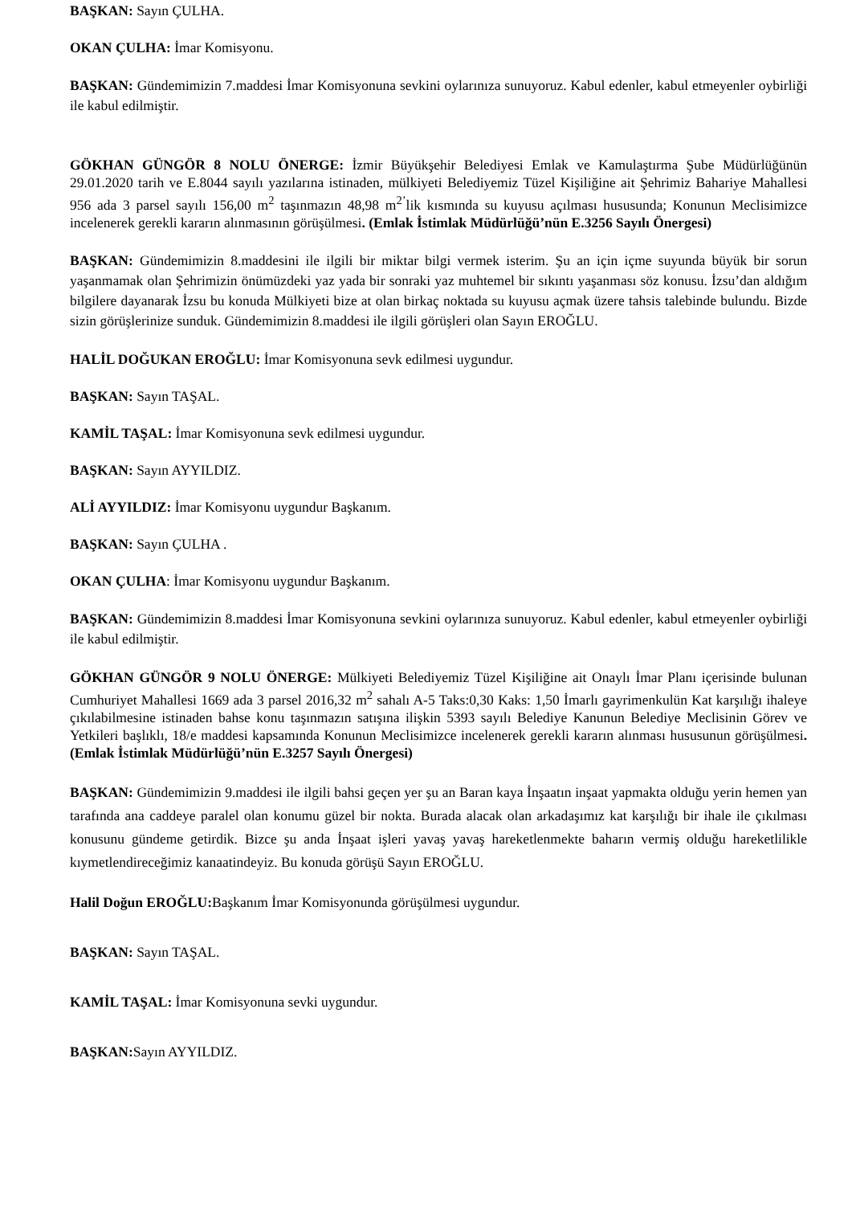BAŞKAN: Sayın ÇULHA.
OKAN ÇULHA: İmar Komisyonu.
BAŞKAN: Gündemimizin 7.maddesi İmar Komisyonuna sevkini oylarınıza sunuyoruz. Kabul edenler, kabul etmeyenler oybirliği ile kabul edilmiştir.
GÖKHAN GÜNGÖR 8 NOLU ÖNERGE: İzmir Büyükşehir Belediyesi Emlak ve Kamulaştırma Şube Müdürlüğünün 29.01.2020 tarih ve E.8044 sayılı yazılarına istinaden, mülkiyeti Belediyemiz Tüzel Kişiliğine ait Şehrimiz Bahariye Mahallesi 956 ada 3 parsel sayılı 156,00 m<sup>2</sup> taşınmazın 48,98 m<sup>2’</sup>lik kısmında su kuyusu açılması hususunda; Konunun Meclisimizce incelenerek gerekli kararın alınmasının görüşülmesi. (Emlak İstimlak Müdürlüğü’nün E.3256 Sayılı Önergesi)
BAŞKAN: Gündemimizin 8.maddesini ile ilgili bir miktar bilgi vermek isterim. Şu an için içme suyunda büyük bir sorun yaşanmamak olan Şehrimizin önümüzdeki yaz yada bir sonraki yaz muhtemel bir sıkıntı yaşanması söz konusu. İzsu’dan aldığım bilgilere dayanarak İzsu bu konuda Mülkiyeti bize at olan birkaç noktada su kuyusu açmak üzere tahsis talebinde bulundu. Bizde sizin görüşlerinize sunduk. Gündemimizin 8.maddesi ile ilgili görüşleri olan Sayın EROĞLU.
HALİL DOĞUKAN EROĞLU: İmar Komisyonuna sevk edilmesi uygundur.
BAŞKAN: Sayın TAŞAL.
KAMİL TAŞAL: İmar Komisyonuna sevk edilmesi uygundur.
BAŞKAN: Sayın AYYILDIZ.
ALİ AYYILDIZ: İmar Komisyonu uygundur Başkanım.
BAŞKAN: Sayın ÇULHA .
OKAN ÇULHA: İmar Komisyonu uygundur Başkanım.
BAŞKAN: Gündemimizin 8.maddesi İmar Komisyonuna sevkini oylarınıza sunuyoruz. Kabul edenler, kabul etmeyenler oybirliği ile kabul edilmiştir.
GÖKHAN GÜNGÖR 9 NOLU ÖNERGE: Mülkiyeti Belediyemiz Tüzel Kişiliğine ait Onaylı İmar Planı içerisinde bulunan Cumhuriyet Mahallesi 1669 ada 3 parsel 2016,32 m<sup>2</sup> sahalı A-5 Taks:0,30 Kaks: 1,50 İmarlı gayrimenkulün Kat karşılığı ihaleye çıkılabilmesine istinaden bahse konu taşınmazın satışına ilişkin 5393 sayılı Belediye Kanunun Belediye Meclisinin Görev ve Yetkileri başlıklı, 18/e maddesi kapsamında Konunun Meclisimizce incelenerek gerekli kararın alınması hususunun görüşülmesi.(Emlak İstimlak Müdürlüğü’nün E.3257 Sayılı Önergesi)
BAŞKAN: Gündemimizin 9.maddesi ile ilgili bahsi geçen yer şu an Baran kaya İnşaatın inşaat yapmakta olduğu yerin hemen yan tarafında ana caddeye paralel olan konumu güzel bir nokta. Burada alacak olan arkadaşımız kat karşılığı bir ihale ile çıkılması konusunu gündeme getirdik. Bizce şu anda İnşaat işleri yavaş yavaş hareketlenmekte baharın vermiş olduğu hareketlilikle kıymetlendireceğimiz kanaatindeyiz. Bu konuda görüşü Sayın EROĞLU.
Halil Doğun EROĞLU: Başkanım İmar Komisyonunda görüşülmesi uygundur.
BAŞKAN: Sayın TAŞAL.
KAMİL TAŞAL: İmar Komisyonuna sevki uygundur.
BAŞKAN: Sayın AYYILDIZ.